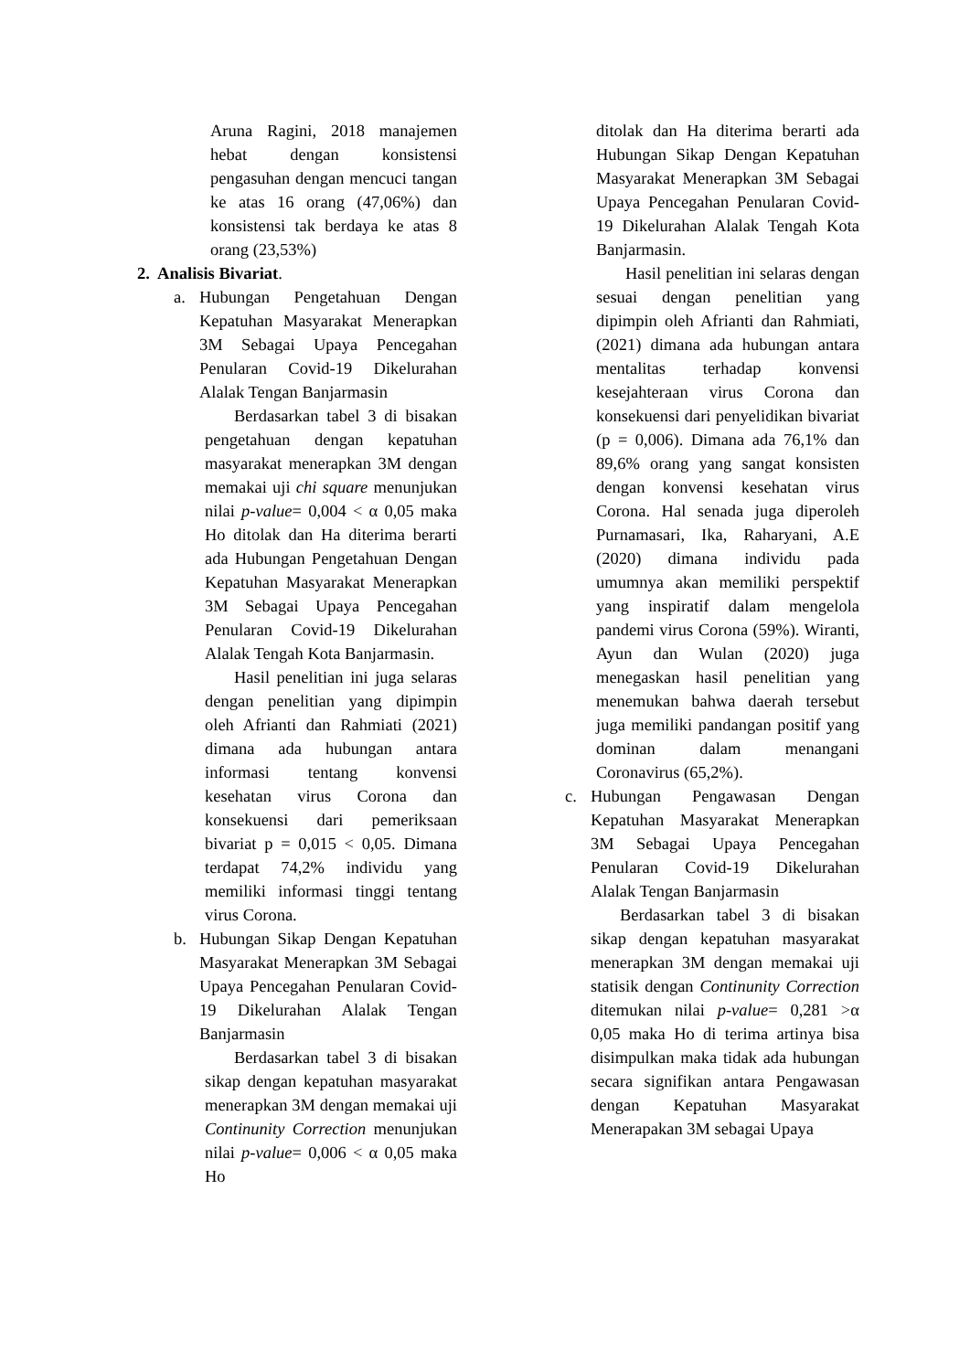Aruna Ragini, 2018 manajemen hebat dengan konsistensi pengasuhan dengan mencuci tangan ke atas 16 orang (47,06%) dan konsistensi tak berdaya ke atas 8 orang (23,53%)
2. Analisis Bivariat.
a. Hubungan Pengetahuan Dengan Kepatuhan Masyarakat Menerapkan 3M Sebagai Upaya Pencegahan Penularan Covid-19 Dikelurahan Alalak Tengan Banjarmasin
Berdasarkan tabel 3 di bisakan pengetahuan dengan kepatuhan masyarakat menerapkan 3M dengan memakai uji chi square menunjukan nilai p-value= 0,004 < α 0,05 maka Ho ditolak dan Ha diterima berarti ada Hubungan Pengetahuan Dengan Kepatuhan Masyarakat Menerapkan 3M Sebagai Upaya Pencegahan Penularan Covid-19 Dikelurahan Alalak Tengah Kota Banjarmasin.
Hasil penelitian ini juga selaras dengan penelitian yang dipimpin oleh Afrianti dan Rahmiati (2021) dimana ada hubungan antara informasi tentang konvensi kesehatan virus Corona dan konsekuensi dari pemeriksaan bivariat p = 0,015 < 0,05. Dimana terdapat 74,2% individu yang memiliki informasi tinggi tentang virus Corona.
b. Hubungan Sikap Dengan Kepatuhan Masyarakat Menerapkan 3M Sebagai Upaya Pencegahan Penularan Covid-19 Dikelurahan Alalak Tengan Banjarmasin
Berdasarkan tabel 3 di bisakan sikap dengan kepatuhan masyarakat menerapkan 3M dengan memakai uji Continunity Correction menunjukan nilai p-value= 0,006 < α 0,05 maka Ho
ditolak dan Ha diterima berarti ada Hubungan Sikap Dengan Kepatuhan Masyarakat Menerapkan 3M Sebagai Upaya Pencegahan Penularan Covid-19 Dikelurahan Alalak Tengah Kota Banjarmasin.
Hasil penelitian ini selaras dengan sesuai dengan penelitian yang dipimpin oleh Afrianti dan Rahmiati, (2021) dimana ada hubungan antara mentalitas terhadap konvensi kesejahteraan virus Corona dan konsekuensi dari penyelidikan bivariat (p = 0,006). Dimana ada 76,1% dan 89,6% orang yang sangat konsisten dengan konvensi kesehatan virus Corona. Hal senada juga diperoleh Purnamasari, Ika, Raharyani, A.E (2020) dimana individu pada umumnya akan memiliki perspektif yang inspiratif dalam mengelola pandemi virus Corona (59%). Wiranti, Ayun dan Wulan (2020) juga menegaskan hasil penelitian yang menemukan bahwa daerah tersebut juga memiliki pandangan positif yang dominan dalam menangani Coronavirus (65,2%).
c. Hubungan Pengawasan Dengan Kepatuhan Masyarakat Menerapkan 3M Sebagai Upaya Pencegahan Penularan Covid-19 Dikelurahan Alalak Tengan Banjarmasin
Berdasarkan tabel 3 di bisakan sikap dengan kepatuhan masyarakat menerapkan 3M dengan memakai uji statisik dengan Continunity Correction ditemukan nilai p-value= 0,281 >α 0,05 maka Ho di terima artinya bisa disimpulkan maka tidak ada hubungan secara signifikan antara Pengawasan dengan Kepatuhan Masyarakat Menerapakan 3M sebagai Upaya